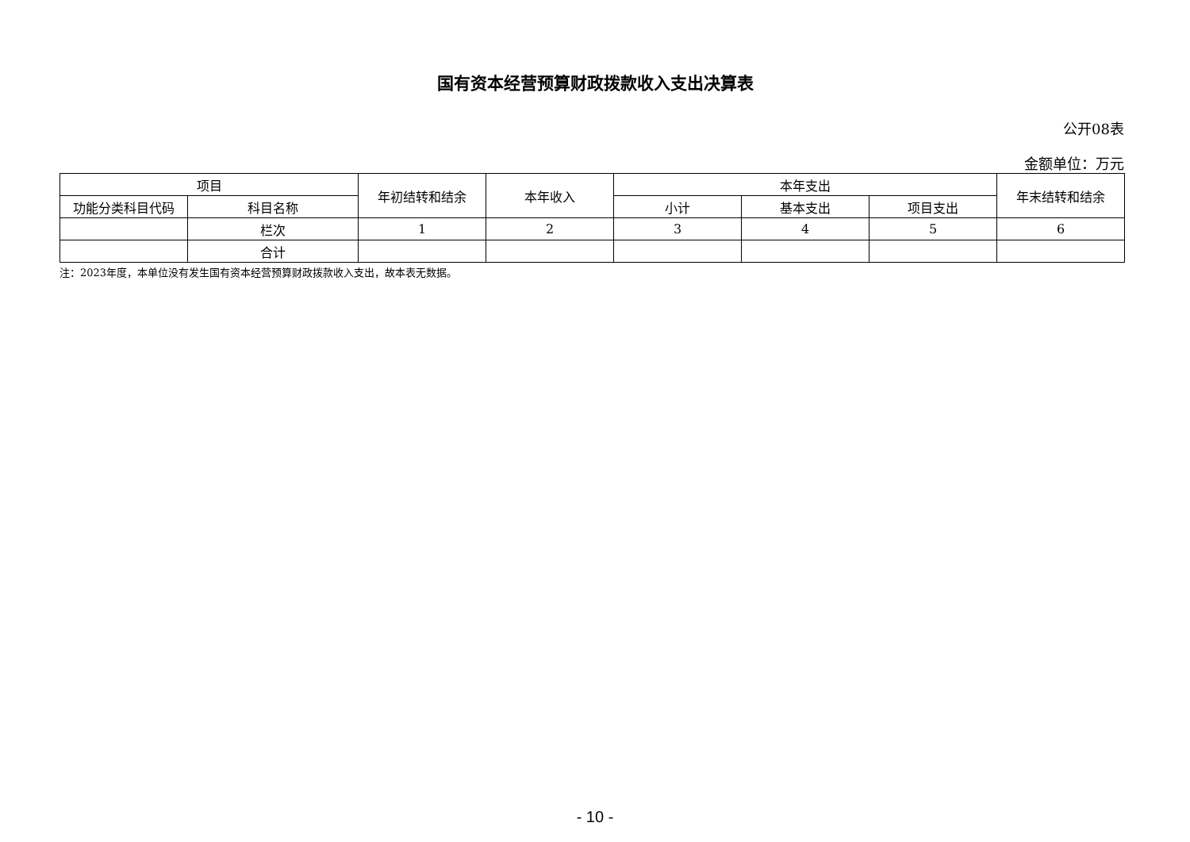国有资本经营预算财政拨款收入支出决算表
公开08表
金额单位：万元
| 项目 | | 年初结转和结余 | 本年收入 | 本年支出 | | | 年末结转和结余 |
| --- | --- | --- | --- | --- | --- | --- | --- |
| 功能分类科目代码 | 科目名称 | | | 小计 | 基本支出 | 项目支出 | |
| | 栏次 | 1 | 2 | 3 | 4 | 5 | 6 |
| | 合计 | | | | | | |
注：2023年度，本单位没有发生国有资本经营预算财政拨款收入支出，故本表无数据。
- 10 -